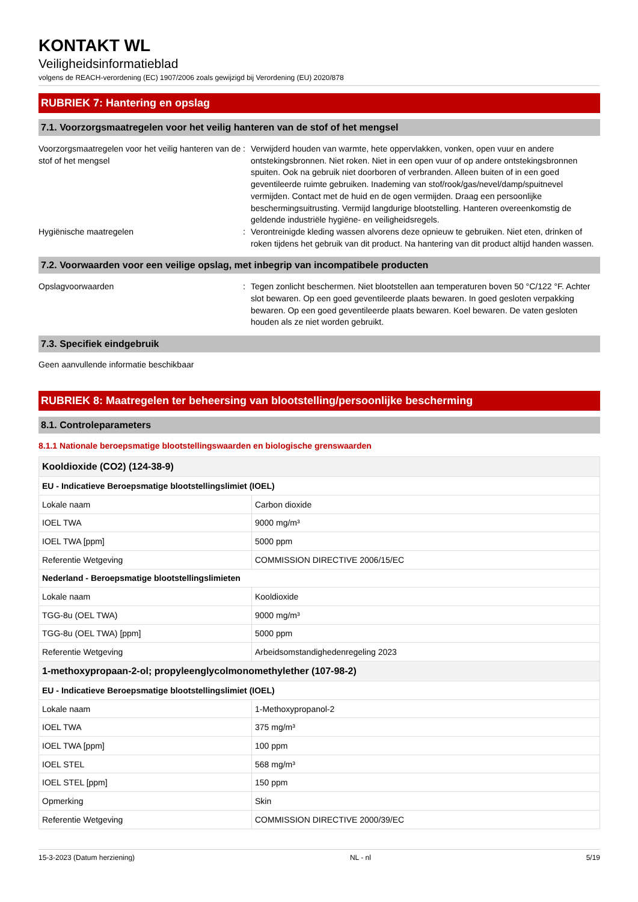KONTAKT WL
Veiligheidsinformatieblad
volgens de REACH-verordening (EC) 1907/2006 zoals gewijzigd bij Verordening (EU) 2020/878
RUBRIEK 7: Hantering en opslag
7.1. Voorzorgsmaatregelen voor het veilig hanteren van de stof of het mengsel
Voorzorgsmaatregelen voor het veilig hanteren van de stof of het mengsel
: Verwijderd houden van warmte, hete oppervlakken, vonken, open vuur en andere ontstekingsbronnen. Niet roken. Niet in een open vuur of op andere ontstekingsbronnen spuiten. Ook na gebruik niet doorboren of verbranden. Alleen buiten of in een goed geventileerde ruimte gebruiken. Inademing van stof/rook/gas/nevel/damp/spuitnevel vermijden. Contact met de huid en de ogen vermijden. Draag een persoonlijke beschermingsuitrusting. Vermijd langdurige blootstelling. Hanteren overeenkomstig de geldende industriële hygiëne- en veiligheidsregels.
Hygiënische maatregelen : Verontreinigde kleding wassen alvorens deze opnieuw te gebruiken. Niet eten, drinken of roken tijdens het gebruik van dit product. Na hantering van dit product altijd handen wassen.
7.2. Voorwaarden voor een veilige opslag, met inbegrip van incompatibele producten
Opslagvoorwaarden : Tegen zonlicht beschermen. Niet blootstellen aan temperaturen boven 50 °C/122 °F. Achter slot bewaren. Op een goed geventileerde plaats bewaren. In goed gesloten verpakking bewaren. Op een goed geventileerde plaats bewaren. Koel bewaren. De vaten gesloten houden als ze niet worden gebruikt.
7.3. Specifiek eindgebruik
Geen aanvullende informatie beschikbaar
RUBRIEK 8: Maatregelen ter beheersing van blootstelling/persoonlijke bescherming
8.1. Controleparameters
8.1.1 Nationale beroepsmatige blootstellingswaarden en biologische grenswaarden
| Kooldioxide (CO2) (124-38-9) | |
| EU - Indicatieve Beroepsmatige blootstellingslimiet (IOEL) | |
| Lokale naam | Carbon dioxide |
| IOEL TWA | 9000 mg/m³ |
| IOEL TWA [ppm] | 5000 ppm |
| Referentie Wetgeving | COMMISSION DIRECTIVE 2006/15/EC |
| Nederland - Beroepsmatige blootstellingslimieten | |
| Lokale naam | Kooldioxide |
| TGG-8u (OEL TWA) | 9000 mg/m³ |
| TGG-8u (OEL TWA) [ppm] | 5000 ppm |
| Referentie Wetgeving | Arbeidsomstandighedenregeling 2023 |
| 1-methoxypropaan-2-ol; propyleenglycolmonomethylether (107-98-2) | |
| EU - Indicatieve Beroepsmatige blootstellingslimiet (IOEL) | |
| Lokale naam | 1-Methoxypropanol-2 |
| IOEL TWA | 375 mg/m³ |
| IOEL TWA [ppm] | 100 ppm |
| IOEL STEL | 568 mg/m³ |
| IOEL STEL [ppm] | 150 ppm |
| Opmerking | Skin |
| Referentie Wetgeving | COMMISSION DIRECTIVE 2000/39/EC |
15-3-2023 (Datum herziening) NL - nl 5/19